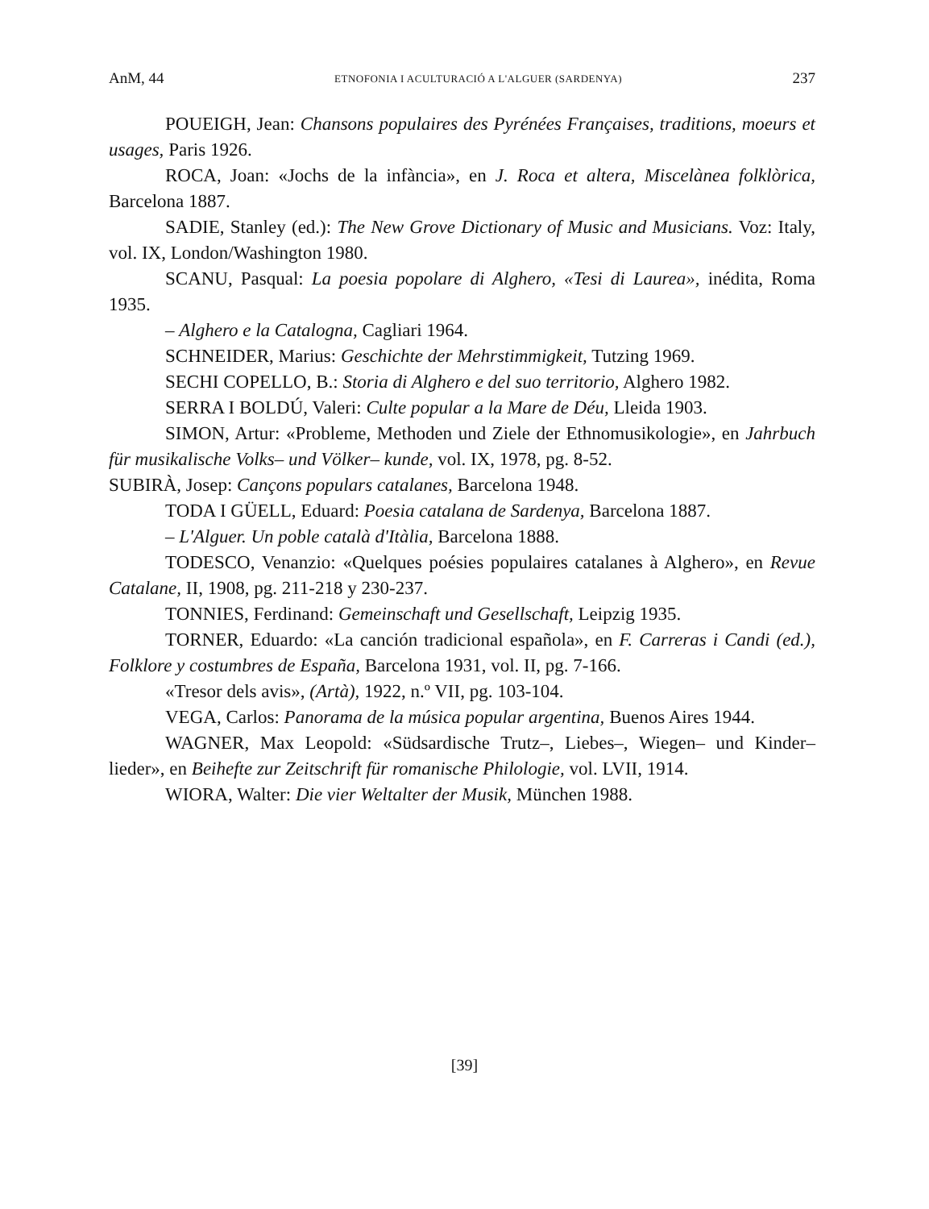AnM, 44 ETNOFONIA I ACULTURACIÓ A L'ALGUER (SARDENYA) 237
POUEIGH, Jean: Chansons populaires des Pyrénées Françaises, traditions, moeurs et usages, Paris 1926.
ROCA, Joan: «Jochs de la infància», en J. Roca et altera, Miscelànea folklòrica, Barcelona 1887.
SADIE, Stanley (ed.): The New Grove Dictionary of Music and Musicians. Voz: Italy, vol. IX, London/Washington 1980.
SCANU, Pasqual: La poesia popolare di Alghero, «Tesi di Laurea», inédita, Roma 1935.
– Alghero e la Catalogna, Cagliari 1964.
SCHNEIDER, Marius: Geschichte der Mehrstimmigkeit, Tutzing 1969.
SECHI COPELLO, B.: Storia di Alghero e del suo territorio, Alghero 1982.
SERRA I BOLDÚ, Valeri: Culte popular a la Mare de Déu, Lleida 1903.
SIMON, Artur: «Probleme, Methoden und Ziele der Ethnomusikologie», en Jahrbuch für musikalische Volks– und Völker– kunde, vol. IX, 1978, pg. 8-52.
SUBIRÀ, Josep: Cançons populars catalanes, Barcelona 1948.
TODA I GÜELL, Eduard: Poesia catalana de Sardenya, Barcelona 1887.
– L'Alguer. Un poble català d'Itàlia, Barcelona 1888.
TODESCO, Venanzio: «Quelques poésies populaires catalanes à Alghero», en Revue Catalane, II, 1908, pg. 211-218 y 230-237.
TONNIES, Ferdinand: Gemeinschaft und Gesellschaft, Leipzig 1935.
TORNER, Eduardo: «La canción tradicional española», en F. Carreras i Candi (ed.), Folklore y costumbres de España, Barcelona 1931, vol. II, pg. 7-166.
«Tresor dels avis», (Artà), 1922, n.º VII, pg. 103-104.
VEGA, Carlos: Panorama de la música popular argentina, Buenos Aires 1944.
WAGNER, Max Leopold: «Südsardische Trutz–, Liebes–, Wiegen– und Kinder– lieder», en Beihefte zur Zeitschrift für romanische Philologie, vol. LVII, 1914.
WIORA, Walter: Die vier Weltalter der Musik, München 1988.
[39]